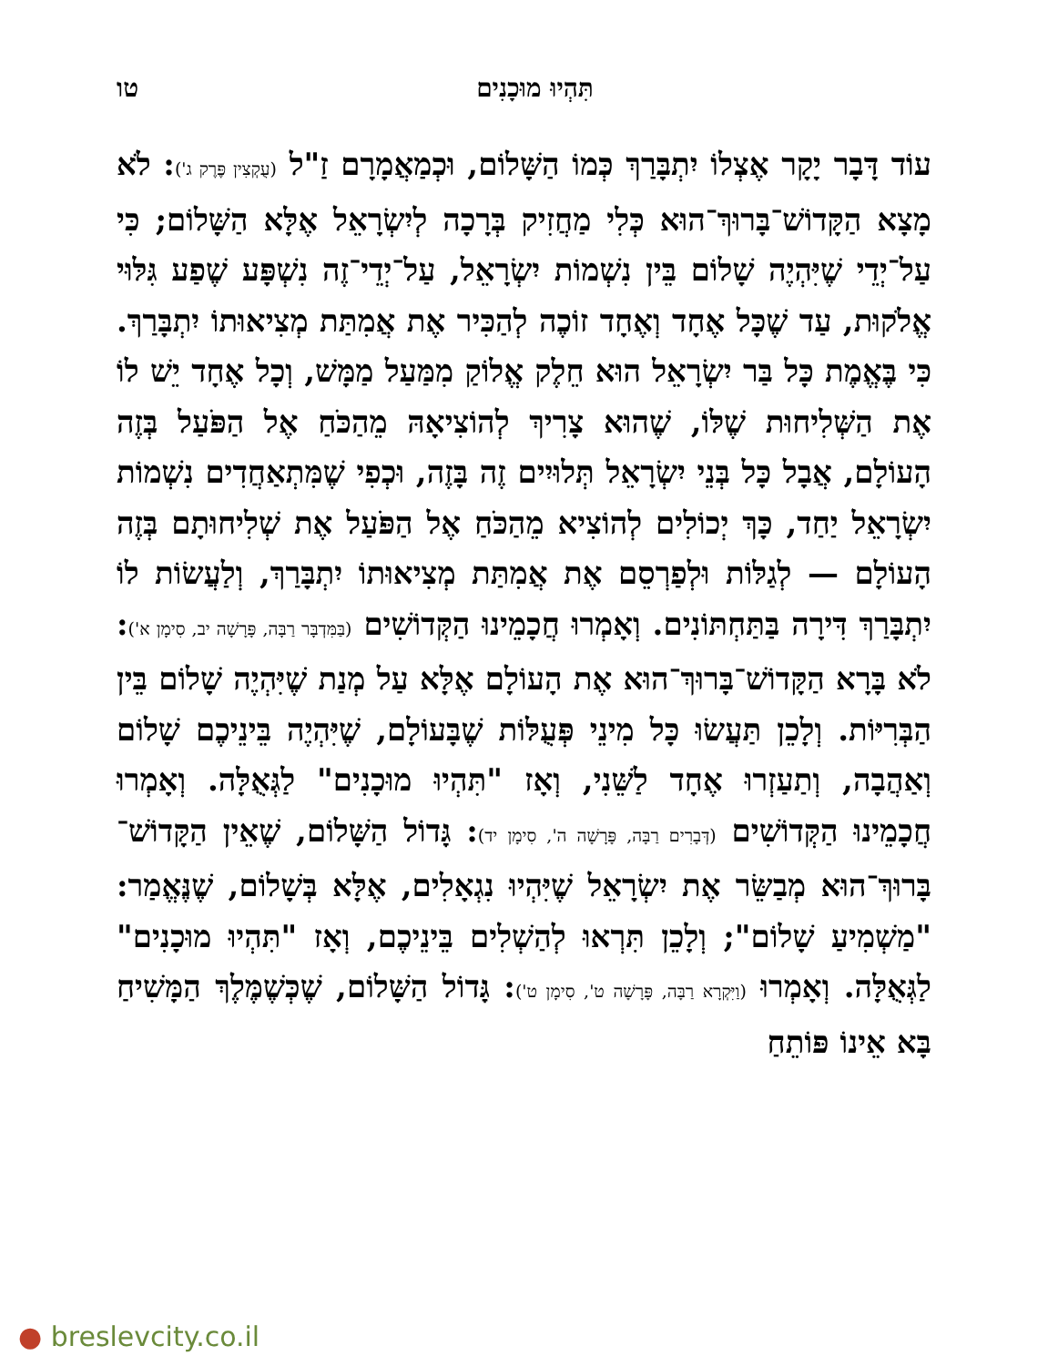תִּהְיוּ מוּכָנִים טו
עוֹד דָּבָר יָקָר אֶצְלוֹ יִתְבָּרַךְ כְּמוֹ הַשָּׁלוֹם, וּכְמַאֲמָרָם זַ"ל (עֻקְצִין פֶּרֶק ג'): לֹא מָצָא הַקָּדוֹשׁ־בָּרוּךְ־הוּא כְּלִי מַחֲזִיק בְּרָכָה לְיִשְׂרָאֵל אֶלָּא הַשָּׁלוֹם; כִּי עַל־יְדֵי שֶׁיִּהְיֶה שָׁלוֹם בֵּין נִשְׁמוֹת יִשְׂרָאֵל, עַל־יְדֵי־זֶה נִשְׁפָּע שֶׁפַע גִּלּוּי אֱלֹקוּת, עַד שֶׁכָּל אֶחָד וְאֶחָד זוֹכֶה לְהַכִּיר אֶת אֲמִתַּת מְצִיאוּתוֹ יִתְבָּרַךְ. כִּי בֶּאֱמֶת כָּל בַּר יִשְׂרָאֵל הוּא חֵלֶק אֱלוֹקַ מִמַּעַל מַמָּשׁ, וְכָל אֶחָד יֵשׁ לוֹ אֶת הַשְּׁלִיחוּת שֶׁלּוֹ, שֶׁהוּא צָרִיךְ לְהוֹצִיאָהּ מֵהַכֹּחַ אֶל הַפֹּעַל בְּזֶה הָעוֹלָם, אֲבָל כָּל בְּנֵי יִשְׂרָאֵל תְּלוּיִים זֶה בָּזֶה, וּכְפִי שֶׁמִּתְאַחֲדִים נִשְׁמוֹת יִשְׂרָאֵל יַחַד, כָּךְ יְכוֹלִים לְהוֹצִיא מֵהַכֹּחַ אֶל הַפֹּעַל אֶת שְׁלִיחוּתָם בְּזֶה הָעוֹלָם — לְגַלּוֹת וּלְפַרְסֵם אֶת אֲמִתַּת מְצִיאוּתוֹ יִתְבָּרַךְ, וְלַעֲשׂוֹת לוֹ יִתְבָּרַךְ דִּירָה בַּתַּחְתּוֹנִים. וְאָמְרוּ חֲכָמֵינוּ הַקְּדוֹשִׁים (בַּמִּדְבָּר רַבָּה, פָּרָשָׁה יב, סִימָן א'): לֹא בָּרָא הַקָּדוֹשׁ־בָּרוּךְ־הוּא אֶת הָעוֹלָם אֶלָּא עַל מְנַת שֶׁיִּהְיֶה שָׁלוֹם בֵּין הַבְּרִיּוֹת. וְלָכֵן תַּעֲשׂוּ כָּל מִינֵי פְּעֻלּוֹת שֶׁבָּעוֹלָם, שֶׁיִּהְיֶה בֵּינֵיכֶם שָׁלוֹם וְאַהֲבָה, וְתַעַזְרוּ אֶחָד לַשֵּׁנִי, וְאָז "תִּהְיוּ מוּכָנִים" לַגְּאֻלָּה. וְאָמְרוּ חֲכָמֵינוּ הַקְּדוֹשִׁים (דְּבָרִים רַבָּה, פָּרָשָׁה ה', סִימָן יד): גָּדוֹל הַשָּׁלוֹם, שֶׁאֵין הַקָּדוֹשׁ־בָּרוּךְ־הוּא מְבַשֵּׂר אֶת יִשְׂרָאֵל שֶׁיִּהְיוּ נִגְאָלִים, אֶלָּא בְּשָׁלוֹם, שֶׁנֶּאֱמַר: "מַשְׁמִיעַ שָׁלוֹם"; וְלָכֵן תִּרְאוּ לְהַשְׁלִים בֵּינֵיכֶם, וְאָז "תִּהְיוּ מוּכָנִים" לַגְּאֻלָּה. וְאָמְרוּ (וַיִּקְרָא רַבָּה, פָּרָשָׁה ט', סִימָן ט'): גָּדוֹל הַשָּׁלוֹם, שֶׁכְּשֶׁמֶּלֶךְ הַמָּשִׁיחַ בָּא אֵינוֹ פּוֹתֵחַ
● breslevcity.co.il